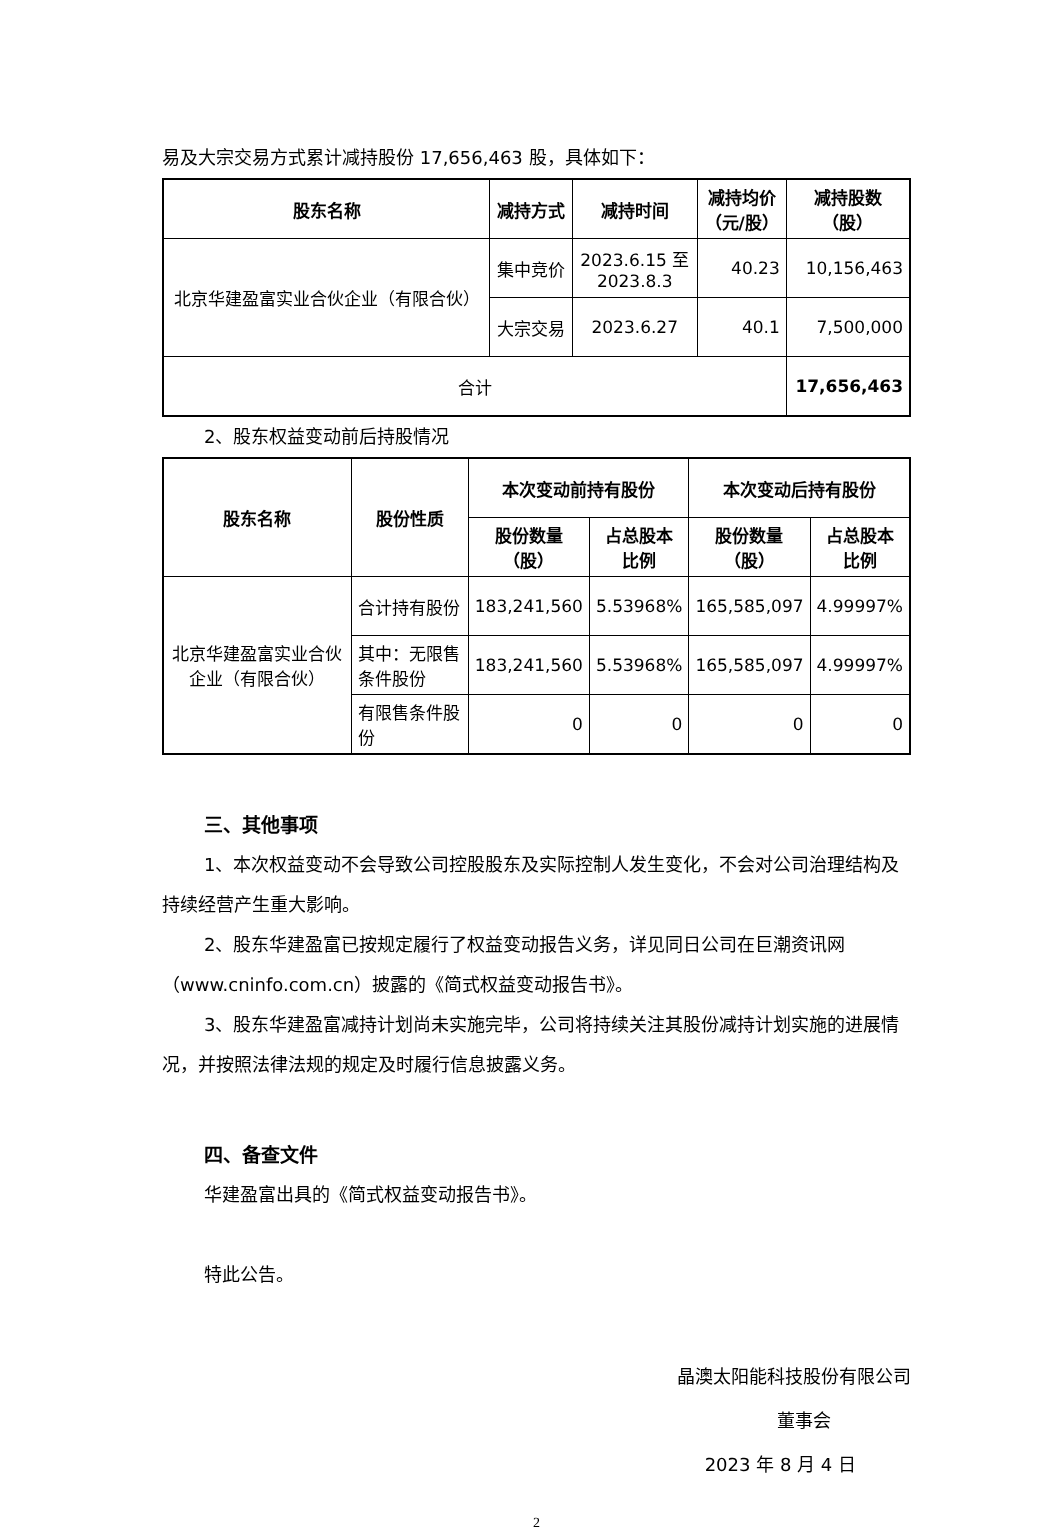易及大宗交易方式累计减持股份 17,656,463 股，具体如下：
| 股东名称 | 减持方式 | 减持时间 | 减持均价 （元/股） | 减持股数 （股） |
| --- | --- | --- | --- | --- |
| 北京华建盈富实业合伙企业（有限合伙） | 集中竞价 | 2023.6.15 至 2023.8.3 | 40.23 | 10,156,463 |
| | 大宗交易 | 2023.6.27 | 40.1 | 7,500,000 |
| 合计 | | | | 17,656,463 |
2、股东权益变动前后持股情况
| 股东名称 | 股份性质 | 本次变动前持有股份 | | 本次变动后持有股份 | |
| --- | --- | --- | --- | --- | --- |
| | | 股份数量 （股） | 占总股本 比例 | 股份数量 （股） | 占总股本 比例 |
| 北京华建盈富实业合伙企业（有限合伙） | 合计持有股份 | 183,241,560 | 5.53968% | 165,585,097 | 4.99997% |
| | 其中：无限售条件股份 | 183,241,560 | 5.53968% | 165,585,097 | 4.99997% |
| | 有限售条件股份 | 0 | 0 | 0 | 0 |
三、其他事项
1、本次权益变动不会导致公司控股股东及实际控制人发生变化，不会对公司治理结构及持续经营产生重大影响。
2、股东华建盈富已按规定履行了权益变动报告义务，详见同日公司在巨潮资讯网（www.cninfo.com.cn）披露的《简式权益变动报告书》。
3、股东华建盈富减持计划尚未实施完毕，公司将持续关注其股份减持计划实施的进展情况，并按照法律法规的规定及时履行信息披露义务。
四、备查文件
华建盈富出具的《简式权益变动报告书》。
特此公告。
晶澳太阳能科技股份有限公司
董事会
2023 年 8 月 4 日
2